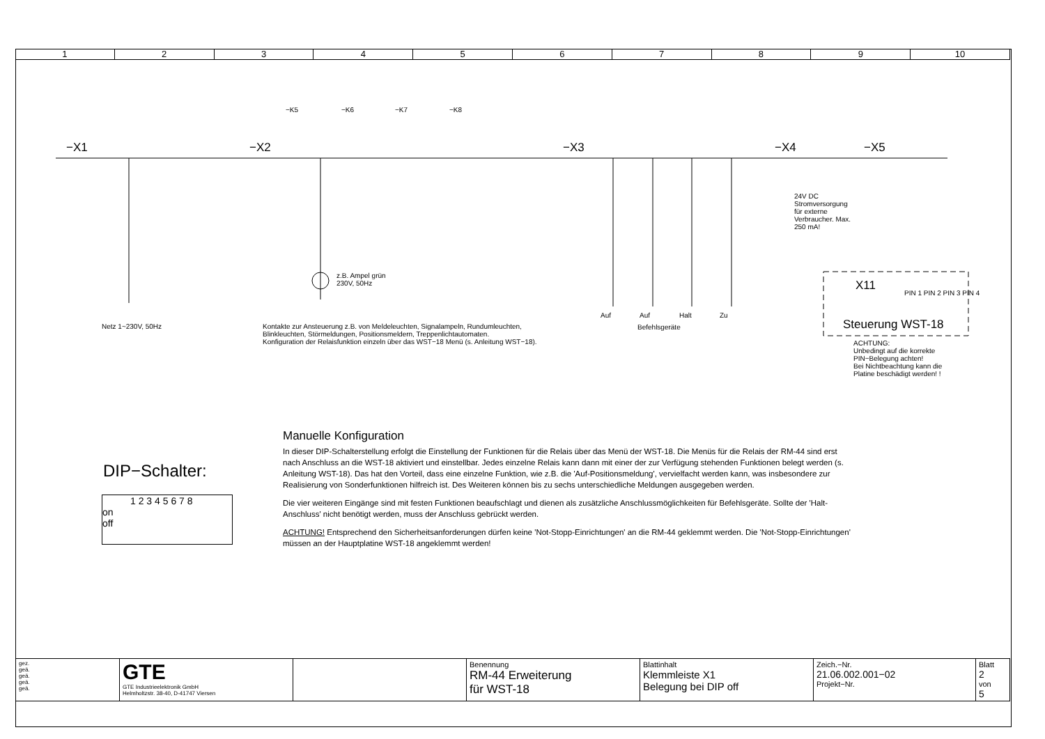1 2 3 4 5 6 7 8 9 10
−X1 −X2
−K5 −K6 −K7 −K8
−X3 −X4 −X5
24V DC
Stromversorgung
für externe
Verbraucher. Max.
250 mA!
z.B. Ampel grün
230V, 50Hz
Auf Auf Halt Zu
Befehlsgeräte
X11 PIN 1 PIN 2 PIN 3 PIN 4
Steuerung WST-18
Netz 1~230V, 50Hz
Kontakte zur Ansteuerung z.B. von Meldeleuchten, Signalampeln, Rundumleuchten, Blinkleuchten, Störmeldungen, Positionsmeldern, Treppenlichtautomaten.
Konfiguration der Relaisfunktion einzeln über das WST−18 Menü (s. Anleitung WST−18).
ACHTUNG:
Unbedingt auf die korrekte
PIN−Belegung achten!
Bei Nichtbeachtung kann die
Platine beschädigt werden! !
DIP−Schalter:
1 2 3 4 5 6 7 8
on
off
Manuelle Konfiguration
In dieser DIP-Schalterstellung erfolgt die Einstellung der Funktionen für die Relais über das Menü der WST-18. Die Menüs für die Relais der RM-44 sind erst nach Anschluss an die WST-18 aktiviert und einstellbar. Jedes einzelne Relais kann dann mit einer der zur Verfügung stehenden Funktionen belegt werden (s. Anleitung WST-18). Das hat den Vorteil, dass eine einzelne Funktion, wie z.B. die 'Auf-Positionsmeldung', vervielfacht werden kann, was insbesondere zur Realisierung von Sonderfunktionen hilfreich ist. Des Weiteren können bis zu sechs unterschiedliche Meldungen ausgegeben werden.
Die vier weiteren Eingänge sind mit festen Funktionen beaufschlagt und dienen als zusätzliche Anschlussmöglichkeiten für Befehlsgeräte. Sollte der 'Halt-Anschluss' nicht benötigt werden, muss der Anschluss gebrückt werden.
ACHTUNG! Entsprechend den Sicherheitsanforderungen dürfen keine 'Not-Stopp-Einrichtungen' an die RM-44 geklemmt werden. Die 'Not-Stopp-Einrichtungen' müssen an der Hauptplatine WST-18 angeklemmt werden!
| gez. geä. geä. geä. geä. | GTE GTE Industrieelektronik GmbH Helmholtzstr. 38-40, D-41747 Viersen | | Benennung RM-44 Erweiterung für WST-18 | Blattinhalt Klemmleiste X1 Belegung bei DIP off | Zeich.−Nr. 21.06.002.001−02 Projekt−Nr. | Blatt 2 von 5 |